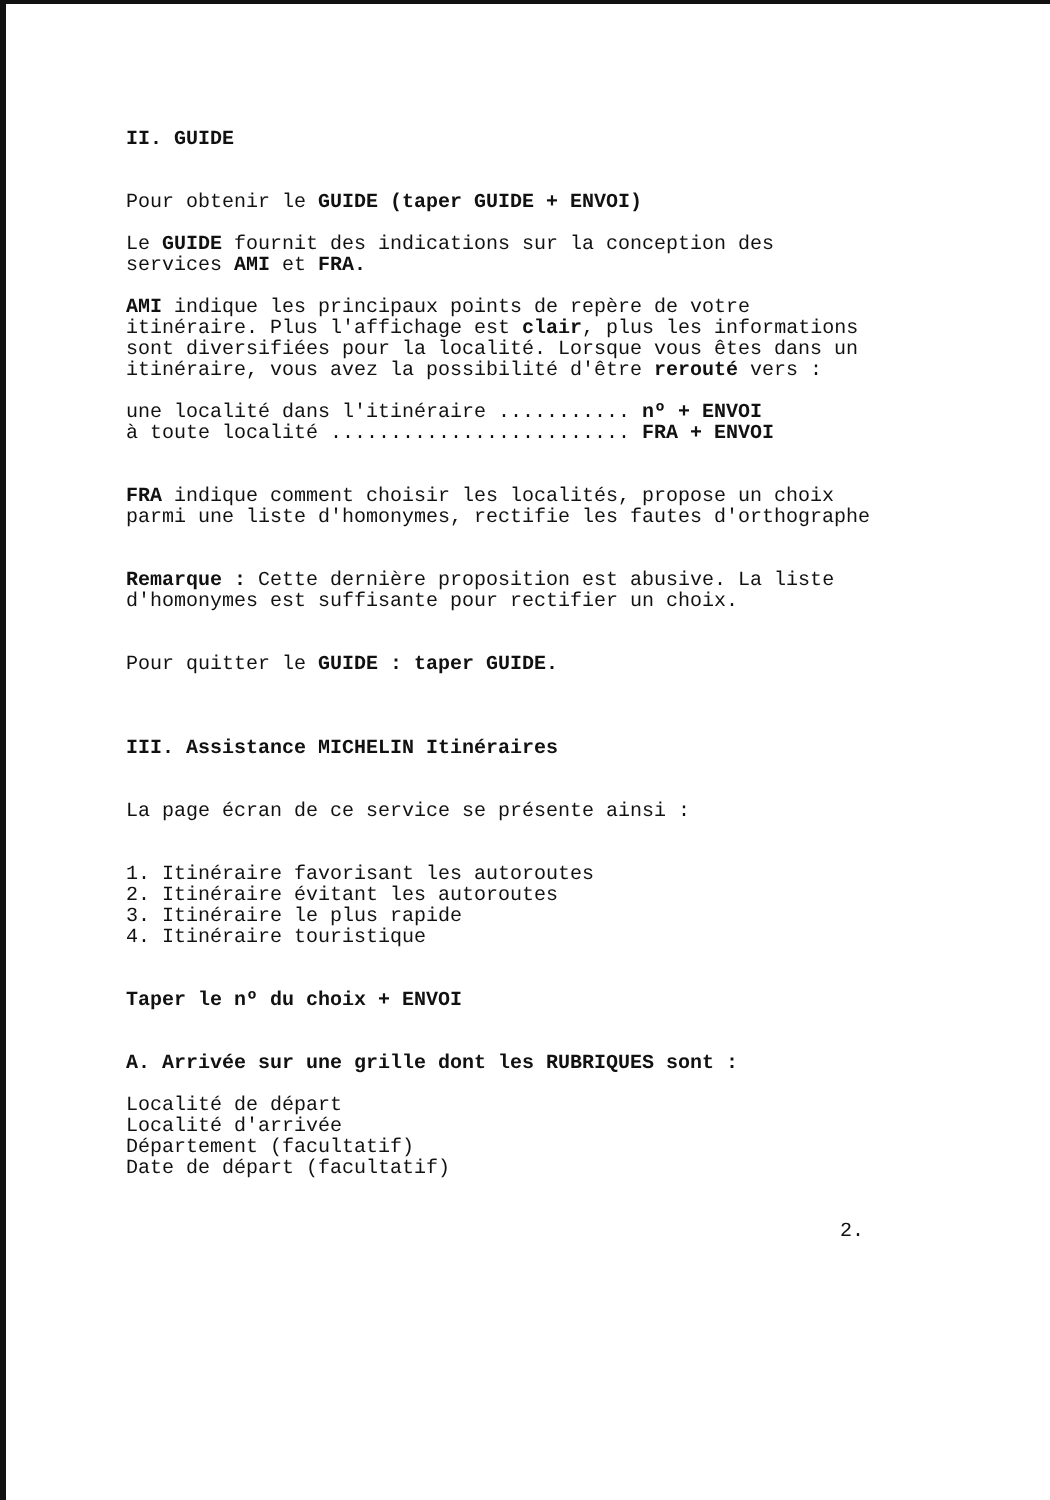II. GUIDE
Pour obtenir le GUIDE (taper GUIDE + ENVOI)
Le GUIDE fournit des indications sur la conception des services AMI et FRA.
AMI indique les principaux points de repère de votre itinéraire. Plus l'affichage est clair, plus les informations sont diversifiées pour la localité. Lorsque vous êtes dans un itinéraire, vous avez la possibilité d'être rerouté vers :
une localité dans l'itinéraire ........... nº + ENVOI à toute localité ......................... FRA + ENVOI
FRA indique comment choisir les localités, propose un choix parmi une liste d'homonymes, rectifie les fautes d'orthographe
Remarque : Cette dernière proposition est abusive. La liste d'homonymes est suffisante pour rectifier un choix.
Pour quitter le GUIDE : taper GUIDE.
III. Assistance MICHELIN Itinéraires
La page écran de ce service se présente ainsi :
1. Itinéraire favorisant les autoroutes 2. Itinéraire évitant les autoroutes 3. Itinéraire le plus rapide 4. Itinéraire touristique
Taper le nº du choix + ENVOI
A. Arrivée sur une grille dont les RUBRIQUES sont :
Localité de départ Localité d'arrivée Département (facultatif) Date de départ (facultatif)
2.